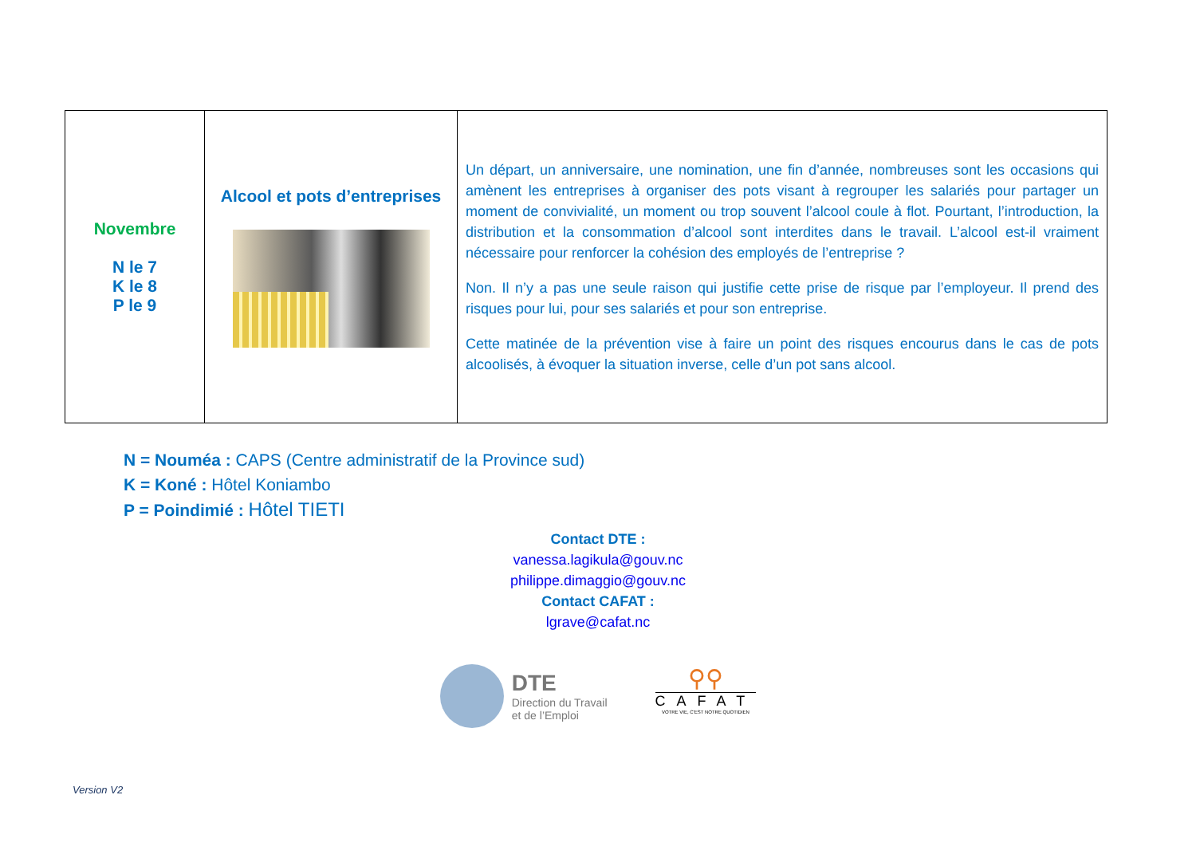| Novembre N le 7 K le 8 P le 9 | Alcool et pots d’entreprises | Un départ, un anniversaire, une nomination, une fin d’année, nombreuses sont les occasions qui amènent les entreprises à organiser des pots visant à regrouper les salariés pour partager un moment de convivialité, un moment ou trop souvent l’alcool coule à flot. Pourtant, l’introduction, la distribution et la consommation d’alcool sont interdites dans le travail. L’alcool est-il vraiment nécessaire pour renforcer la cohésion des employés de l’entreprise ? Non. Il n’y a pas une seule raison qui justifie cette prise de risque par l’employeur. Il prend des risques pour lui, pour ses salariés et pour son entreprise. Cette matinée de la prévention vise à faire un point des risques encourus dans le cas de pots alcoolisés, à évoquer la situation inverse, celle d’un pot sans alcool. |
N = Nouméa : CAPS (Centre administratif de la Province sud)
K = Koné : Hôtel Koniambo
P = Poindimié : Hôtel TIETI
Contact DTE :
vanessa.lagikula@gouv.nc
philippe.dimaggio@gouv.nc
Contact CAFAT :
lgrave@cafat.nc
DTE
Direction du Travail
et de l’Emploi
⚲⚲
CAFAT
VOTRE VIE, C'EST NOTRE QUOTIDIEN
Version V2